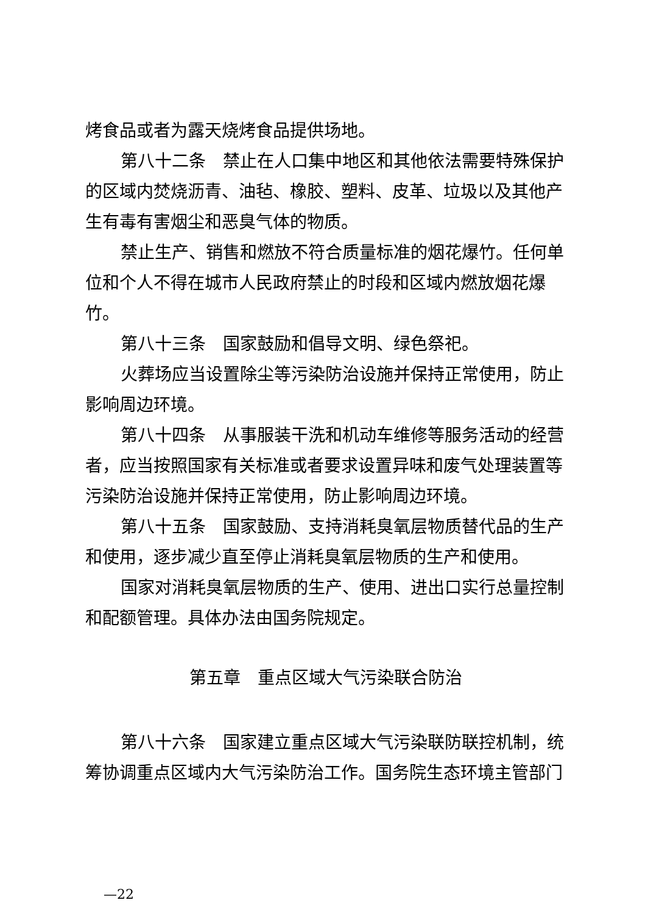烤食品或者为露天烧烤食品提供场地。
第八十二条　禁止在人口集中地区和其他依法需要特殊保护的区域内焚烧沥青、油毡、橡胶、塑料、皮革、垃圾以及其他产生有毒有害烟尘和恶臭气体的物质。
禁止生产、销售和燃放不符合质量标准的烟花爆竹。任何单位和个人不得在城市人民政府禁止的时段和区域内燃放烟花爆竹。
第八十三条　国家鼓励和倡导文明、绿色祭祀。
火葬场应当设置除尘等污染防治设施并保持正常使用，防止影响周边环境。
第八十四条　从事服装干洗和机动车维修等服务活动的经营者，应当按照国家有关标准或者要求设置异味和废气处理装置等污染防治设施并保持正常使用，防止影响周边环境。
第八十五条　国家鼓励、支持消耗臭氧层物质替代品的生产和使用，逐步减少直至停止消耗臭氧层物质的生产和使用。
国家对消耗臭氧层物质的生产、使用、进出口实行总量控制和配额管理。具体办法由国务院规定。
第五章　重点区域大气污染联合防治
第八十六条　国家建立重点区域大气污染联防联控机制，统筹协调重点区域内大气污染防治工作。国务院生态环境主管部门
—22